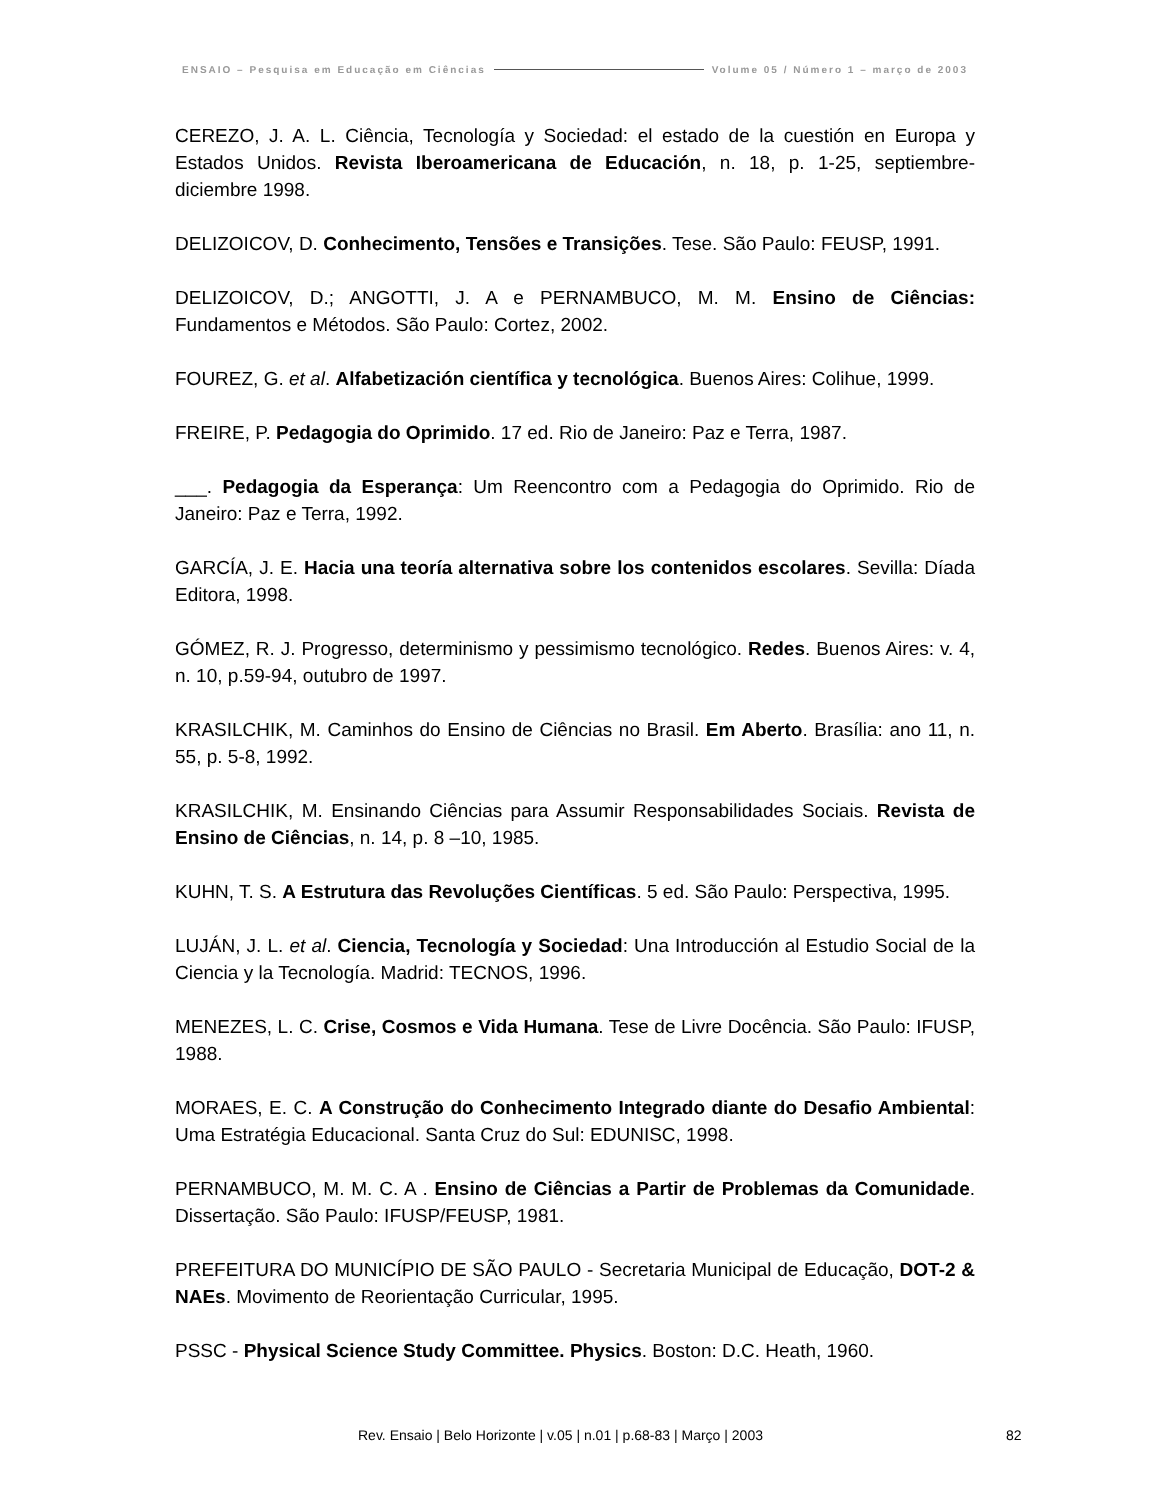ENSAIO – Pesquisa em Educação em Ciências Volume 05 / Número 1 – março de 2003
CEREZO, J. A. L. Ciência, Tecnología y Sociedad: el estado de la cuestión en Europa y Estados Unidos. Revista Iberoamericana de Educación, n. 18, p. 1-25, septiembre-diciembre 1998.
DELIZOICOV, D. Conhecimento, Tensões e Transições. Tese. São Paulo: FEUSP, 1991.
DELIZOICOV, D.; ANGOTTI, J. A e PERNAMBUCO, M. M. Ensino de Ciências: Fundamentos e Métodos. São Paulo: Cortez, 2002.
FOUREZ, G. et al. Alfabetización científica y tecnológica. Buenos Aires: Colihue, 1999.
FREIRE, P. Pedagogia do Oprimido. 17 ed. Rio de Janeiro: Paz e Terra, 1987.
___. Pedagogia da Esperança: Um Reencontro com a Pedagogia do Oprimido. Rio de Janeiro: Paz e Terra, 1992.
GARCÍA, J. E. Hacia una teoría alternativa sobre los contenidos escolares. Sevilla: Díada Editora, 1998.
GÓMEZ, R. J. Progresso, determinismo y pessimismo tecnológico. Redes. Buenos Aires: v. 4, n. 10, p.59-94, outubro de 1997.
KRASILCHIK, M. Caminhos do Ensino de Ciências no Brasil. Em Aberto. Brasília: ano 11, n. 55, p. 5-8, 1992.
KRASILCHIK, M. Ensinando Ciências para Assumir Responsabilidades Sociais. Revista de Ensino de Ciências, n. 14, p. 8 –10, 1985.
KUHN, T. S. A Estrutura das Revoluções Científicas. 5 ed. São Paulo: Perspectiva, 1995.
LUJÁN, J. L. et al. Ciencia, Tecnología y Sociedad: Una Introducción al Estudio Social de la Ciencia y la Tecnología. Madrid: TECNOS, 1996.
MENEZES, L. C. Crise, Cosmos e Vida Humana. Tese de Livre Docência. São Paulo: IFUSP, 1988.
MORAES, E. C. A Construção do Conhecimento Integrado diante do Desafio Ambiental: Uma Estratégia Educacional. Santa Cruz do Sul: EDUNISC, 1998.
PERNAMBUCO, M. M. C. A . Ensino de Ciências a Partir de Problemas da Comunidade. Dissertação. São Paulo: IFUSP/FEUSP, 1981.
PREFEITURA DO MUNICÍPIO DE SÃO PAULO - Secretaria Municipal de Educação, DOT-2 & NAEs. Movimento de Reorientação Curricular, 1995.
PSSC - Physical Science Study Committee. Physics. Boston: D.C. Heath, 1960.
Rev. Ensaio | Belo Horizonte | v.05 | n.01 | p.68-83 | Março | 2003 82